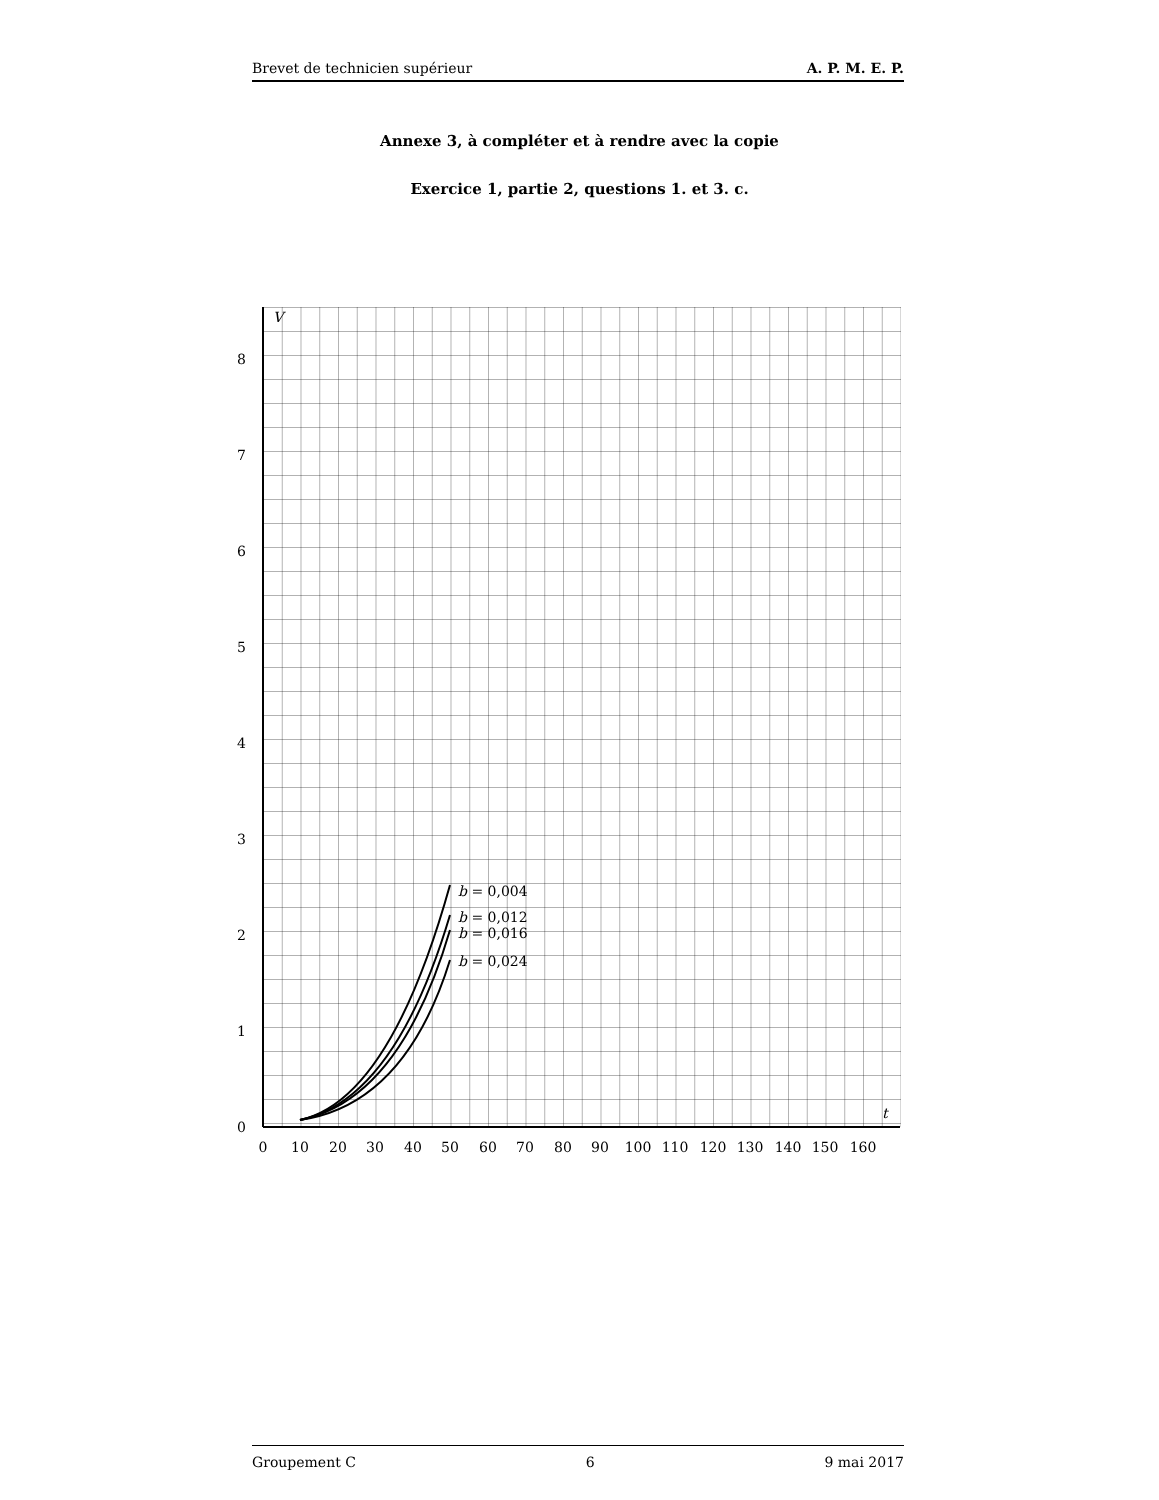Brevet de technicien supérieur A. P. M. E. P.
Annexe 3, à compléter et à rendre avec la copie
Exercice 1, partie 2, questions 1. et 3. c.
0
1
2
3
4
5
6
7
8
V
t
0
10
20
30
40
50
60
70
80
90
100
110
120
130
140
150
160
b = 0,004
b = 0,012
b = 0,016
b = 0,024
Groupement C 6 9 mai 2017